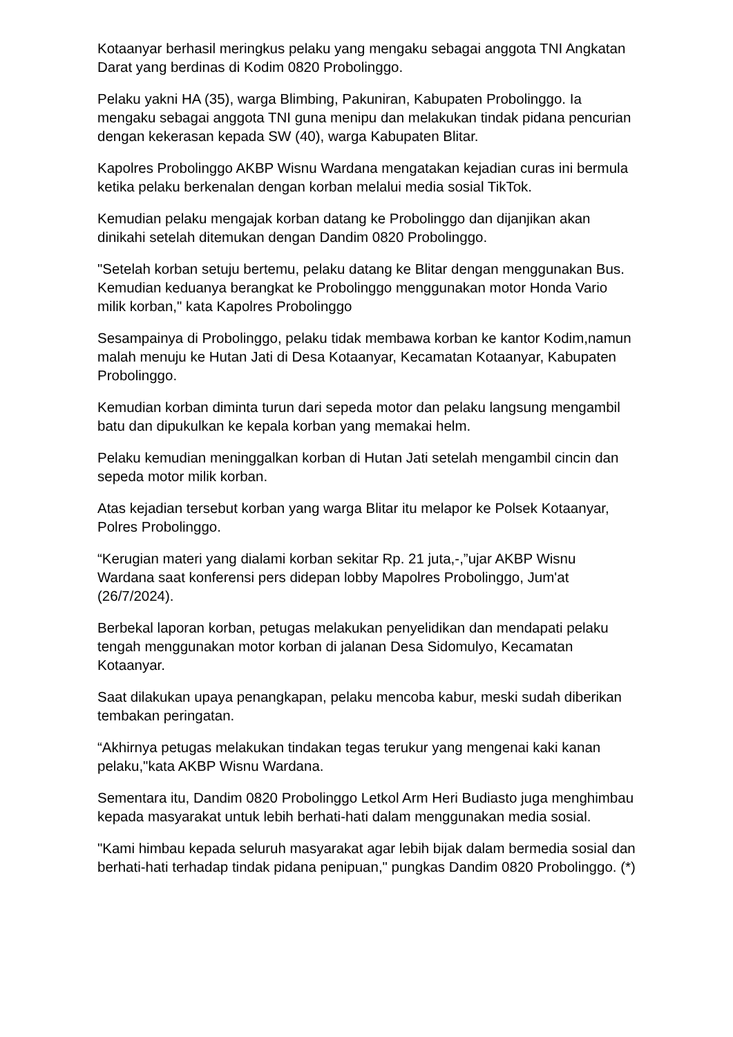Kotaanyar berhasil meringkus pelaku yang mengaku sebagai anggota TNI Angkatan Darat yang berdinas di Kodim 0820 Probolinggo.
Pelaku yakni HA (35), warga Blimbing, Pakuniran, Kabupaten Probolinggo. Ia mengaku sebagai anggota TNI guna menipu dan melakukan tindak pidana pencurian dengan kekerasan kepada SW (40), warga Kabupaten Blitar.
Kapolres Probolinggo AKBP Wisnu Wardana mengatakan kejadian curas ini bermula ketika pelaku berkenalan dengan korban melalui media sosial TikTok.
Kemudian pelaku mengajak korban datang ke Probolinggo dan dijanjikan akan dinikahi setelah ditemukan dengan Dandim 0820 Probolinggo.
"Setelah korban setuju bertemu, pelaku datang ke Blitar dengan menggunakan Bus. Kemudian keduanya berangkat ke Probolinggo menggunakan motor Honda Vario milik korban," kata Kapolres Probolinggo
Sesampainya di Probolinggo, pelaku tidak membawa korban ke kantor Kodim,namun malah menuju ke Hutan Jati di Desa Kotaanyar, Kecamatan Kotaanyar, Kabupaten Probolinggo.
Kemudian korban diminta turun dari sepeda motor dan pelaku langsung mengambil batu dan dipukulkan ke kepala korban yang memakai helm.
Pelaku kemudian meninggalkan korban di Hutan Jati setelah mengambil cincin dan sepeda motor milik korban.
Atas kejadian tersebut korban yang warga Blitar itu melapor ke Polsek Kotaanyar, Polres Probolinggo.
“Kerugian materi yang dialami korban sekitar Rp. 21 juta,-,”ujar AKBP Wisnu Wardana saat konferensi pers didepan lobby Mapolres Probolinggo, Jum'at (26/7/2024).
Berbekal laporan korban, petugas melakukan penyelidikan dan mendapati pelaku tengah menggunakan motor korban di jalanan Desa Sidomulyo, Kecamatan Kotaanyar.
Saat dilakukan upaya penangkapan, pelaku mencoba kabur, meski sudah diberikan tembakan peringatan.
“Akhirnya petugas melakukan tindakan tegas terukur yang mengenai kaki kanan pelaku,"kata AKBP Wisnu Wardana.
Sementara itu, Dandim 0820 Probolinggo Letkol Arm Heri Budiasto juga menghimbau kepada masyarakat untuk lebih berhati-hati dalam menggunakan media sosial.
"Kami himbau kepada seluruh masyarakat agar lebih bijak dalam bermedia sosial dan berhati-hati terhadap tindak pidana penipuan," pungkas Dandim 0820 Probolinggo. (*)